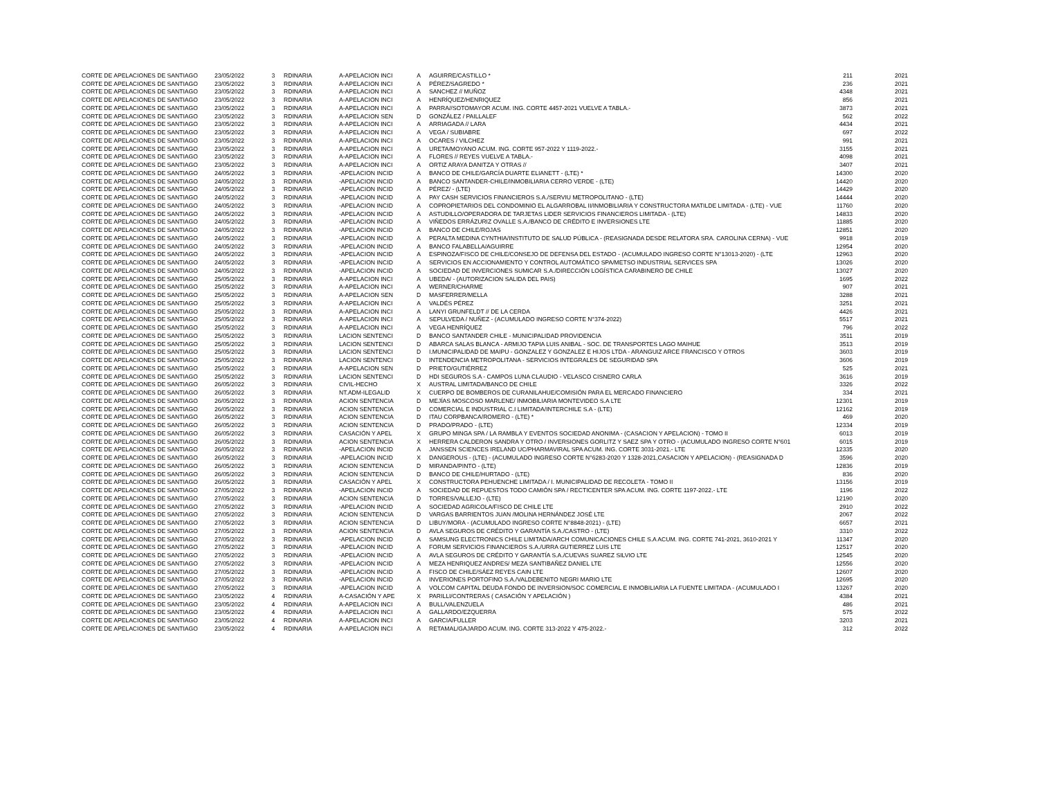| CORTE DE APELACIONES DE SANTIAGO | 23/05/2022 | 3 | RDINARIA | A-APELACION INCI | A | AGUIRRE/CASTILLO * | 211 | 2021 |
| CORTE DE APELACIONES DE SANTIAGO | 23/05/2022 | 3 | RDINARIA | A-APELACION INCI | A | PÉREZ/SAGREDO * | 236 | 2021 |
| CORTE DE APELACIONES DE SANTIAGO | 23/05/2022 | 3 | RDINARIA | A-APELACION INCI | A | SANCHEZ // MUÑOZ | 4348 | 2021 |
| CORTE DE APELACIONES DE SANTIAGO | 23/05/2022 | 3 | RDINARIA | A-APELACION INCI | A | HENRÍQUEZ/HENRIQUEZ | 856 | 2021 |
| CORTE DE APELACIONES DE SANTIAGO | 23/05/2022 | 3 | RDINARIA | A-APELACION INCI | A | PARRA//SOTOMAYOR ACUM. ING. CORTE 4457-2021 VUELVE A TABLA.- | 3873 | 2021 |
| CORTE DE APELACIONES DE SANTIAGO | 23/05/2022 | 3 | RDINARIA | A-APELACION SEN | D | GONZÁLEZ / PAILLALEF | 562 | 2022 |
| CORTE DE APELACIONES DE SANTIAGO | 23/05/2022 | 3 | RDINARIA | A-APELACION INCI | A | ARRIAGADA // LARA | 4434 | 2021 |
| CORTE DE APELACIONES DE SANTIAGO | 23/05/2022 | 3 | RDINARIA | A-APELACION INCI | A | VEGA / SUBIABRE | 697 | 2022 |
| CORTE DE APELACIONES DE SANTIAGO | 23/05/2022 | 3 | RDINARIA | A-APELACION INCI | A | OCARES / VILCHEZ | 991 | 2021 |
| CORTE DE APELACIONES DE SANTIAGO | 23/05/2022 | 3 | RDINARIA | A-APELACION INCI | A | URETA/MOYANO ACUM. ING. CORTE 957-2022 Y 1119-2022.- | 3155 | 2021 |
| CORTE DE APELACIONES DE SANTIAGO | 23/05/2022 | 3 | RDINARIA | A-APELACION INCI | A | FLORES // REYES VUELVE A TABLA.- | 4098 | 2021 |
| CORTE DE APELACIONES DE SANTIAGO | 23/05/2022 | 3 | RDINARIA | A-APELACION INCI | A | ORTIZ ARAYA DANITZA Y OTRAS // | 3407 | 2021 |
| CORTE DE APELACIONES DE SANTIAGO | 24/05/2022 | 3 | RDINARIA | -APELACION INCID | A | BANCO DE CHILE/GARCÍA DUARTE ELIANETT - (LTE) * | 14300 | 2020 |
| CORTE DE APELACIONES DE SANTIAGO | 24/05/2022 | 3 | RDINARIA | -APELACION INCID | A | BANCO SANTANDER-CHILE/INMOBILIARIA CERRO VERDE - (LTE) | 14420 | 2020 |
| CORTE DE APELACIONES DE SANTIAGO | 24/05/2022 | 3 | RDINARIA | -APELACION INCID | A | PÉREZ/ - (LTE) | 14429 | 2020 |
| CORTE DE APELACIONES DE SANTIAGO | 24/05/2022 | 3 | RDINARIA | -APELACION INCID | A | PAY CASH SERVICIOS FINANCIEROS S.A./SERVIU METROPOLITANO - (LTE) | 14444 | 2020 |
| CORTE DE APELACIONES DE SANTIAGO | 24/05/2022 | 3 | RDINARIA | -APELACION INCID | A | COPROPIETARIOS DEL CONDOMINIO EL ALGARROBAL II/INMOBILIARIA Y CONSTRUCTORA MATILDE LIMITADA - (LTE) - VUE | 11760 | 2020 |
| CORTE DE APELACIONES DE SANTIAGO | 24/05/2022 | 3 | RDINARIA | -APELACION INCID | A | ASTUDILLO/OPERADORA DE TARJETAS LIDER SERVICIOS FINANCIEROS LIMITADA - (LTE) | 14833 | 2020 |
| CORTE DE APELACIONES DE SANTIAGO | 24/05/2022 | 3 | RDINARIA | -APELACION INCID | A | VIÑEDOS ERRÁZURIZ OVALLE S.A./BANCO DE CRÉDITO E INVERSIONES LTE | 11885 | 2020 |
| CORTE DE APELACIONES DE SANTIAGO | 24/05/2022 | 3 | RDINARIA | -APELACION INCID | A | BANCO DE CHILE/ROJAS | 12851 | 2020 |
| CORTE DE APELACIONES DE SANTIAGO | 24/05/2022 | 3 | RDINARIA | -APELACION INCID | A | PERALTA MEDINA CYNTHIA/INSTITUTO DE SALUD PÚBLICA - (REASIGNADA DESDE RELATORA SRA. CAROLINA CERNA) - VUE | 9918 | 2019 |
| CORTE DE APELACIONES DE SANTIAGO | 24/05/2022 | 3 | RDINARIA | -APELACION INCID | A | BANCO FALABELLA/AGUIRRE | 12954 | 2020 |
| CORTE DE APELACIONES DE SANTIAGO | 24/05/2022 | 3 | RDINARIA | -APELACION INCID | A | ESPINOZA/FISCO DE CHILE/CONSEJO DE DEFENSA DEL ESTADO - (ACUMULADO INGRESO CORTE N°13013-2020) - (LTE | 12963 | 2020 |
| CORTE DE APELACIONES DE SANTIAGO | 24/05/2022 | 3 | RDINARIA | -APELACION INCID | A | SERVICIOS EN ACCIONAMIENTO Y CONTROL AUTOMÁTICO SPA/METSO INDUSTRIAL SERVICES SPA | 13026 | 2020 |
| CORTE DE APELACIONES DE SANTIAGO | 24/05/2022 | 3 | RDINARIA | -APELACION INCID | A | SOCIEDAD DE INVERCIONES SUMICAR S.A./DIRECCIÓN LOGÍSTICA CARABINERO DE CHILE | 13027 | 2020 |
| CORTE DE APELACIONES DE SANTIAGO | 25/05/2022 | 3 | RDINARIA | A-APELACION INCI | A | UBEDA/ - (AUTORIZACION SALIDA DEL PAIS) | 1695 | 2022 |
| CORTE DE APELACIONES DE SANTIAGO | 25/05/2022 | 3 | RDINARIA | A-APELACION INCI | A | WERNER/CHARME | 907 | 2021 |
| CORTE DE APELACIONES DE SANTIAGO | 25/05/2022 | 3 | RDINARIA | A-APELACION SEN | D | MASFERRER/MELLA | 3288 | 2021 |
| CORTE DE APELACIONES DE SANTIAGO | 25/05/2022 | 3 | RDINARIA | A-APELACION INCI | A | VALDÉS PÉREZ | 3251 | 2021 |
| CORTE DE APELACIONES DE SANTIAGO | 25/05/2022 | 3 | RDINARIA | A-APELACION INCI | A | LANYI GRUNFELDT // DE LA CERDA | 4426 | 2021 |
| CORTE DE APELACIONES DE SANTIAGO | 25/05/2022 | 3 | RDINARIA | A-APELACION INCI | A | SEPULVEDA / NUÑEZ - (ACUMULADO INGRESO CORTE N°374-2022) | 5517 | 2021 |
| CORTE DE APELACIONES DE SANTIAGO | 25/05/2022 | 3 | RDINARIA | A-APELACION INCI | A | VEGA HENRÍQUEZ | 796 | 2022 |
| CORTE DE APELACIONES DE SANTIAGO | 25/05/2022 | 3 | RDINARIA | LACION SENTENCI | D | BANCO SANTANDER CHILE - MUNICIPALIDAD PROVIDENCIA | 3511 | 2019 |
| CORTE DE APELACIONES DE SANTIAGO | 25/05/2022 | 3 | RDINARIA | LACION SENTENCI | D | ABARCA SALAS BLANCA - ARMIJO TAPIA LUIS ANIBAL - SOC. DE TRANSPORTES LAGO MAIHUE | 3513 | 2019 |
| CORTE DE APELACIONES DE SANTIAGO | 25/05/2022 | 3 | RDINARIA | LACION SENTENCI | D | I.MUNICIPALIDAD DE MAIPU - GONZALEZ Y GONZALEZ E HIJOS LTDA - ARANGUIZ ARCE FRANCISCO Y OTROS | 3603 | 2019 |
| CORTE DE APELACIONES DE SANTIAGO | 25/05/2022 | 3 | RDINARIA | LACION SENTENCI | D | INTENDENCIA METROPOLITANA - SERVICIOS INTEGRALES DE SEGURIDAD SPA | 3606 | 2019 |
| CORTE DE APELACIONES DE SANTIAGO | 25/05/2022 | 3 | RDINARIA | A-APELACION SEN | D | PRIETO/GUTIÉRREZ | 525 | 2021 |
| CORTE DE APELACIONES DE SANTIAGO | 25/05/2022 | 3 | RDINARIA | LACION SENTENCI | D | HDI SEGUROS S.A - CAMPOS LUNA CLAUDIO - VELASCO CISNERO CARLA | 3616 | 2019 |
| CORTE DE APELACIONES DE SANTIAGO | 26/05/2022 | 3 | RDINARIA | CIVIL-HECHO | X | AUSTRAL LIMITADA/BANCO DE CHILE | 3326 | 2022 |
| CORTE DE APELACIONES DE SANTIAGO | 26/05/2022 | 3 | RDINARIA | NT.ADM-ILEGALID | X | CUERPO DE BOMBEROS DE CURANILAHUE/COMISIÓN PARA EL MERCADO FINANCIERO | 334 | 2021 |
| CORTE DE APELACIONES DE SANTIAGO | 26/05/2022 | 3 | RDINARIA | ACION SENTENCIA | D | MEJÍAS MOSCOSO MARLENE/ INMOBILIARIA MONTEVIDEO S.A LTE | 12301 | 2019 |
| CORTE DE APELACIONES DE SANTIAGO | 26/05/2022 | 3 | RDINARIA | ACION SENTENCIA | D | COMERCIAL E INDUSTRIAL C.I LIMITADA/INTERCHILE S.A - (LTE) | 12162 | 2019 |
| CORTE DE APELACIONES DE SANTIAGO | 26/05/2022 | 3 | RDINARIA | ACION SENTENCIA | D | ITAU CORPBANCA/ROMERO - (LTE) * | 469 | 2020 |
| CORTE DE APELACIONES DE SANTIAGO | 26/05/2022 | 3 | RDINARIA | ACION SENTENCIA | D | PRADO/PRADO - (LTE) | 12334 | 2019 |
| CORTE DE APELACIONES DE SANTIAGO | 26/05/2022 | 3 | RDINARIA | CASACIÓN Y APEL | X | GRUPO MINGA SPA / LA RAMBLA Y EVENTOS SOCIEDAD ANONIMA - (CASACION Y APELACION) - TOMO II | 6013 | 2019 |
| CORTE DE APELACIONES DE SANTIAGO | 26/05/2022 | 3 | RDINARIA | ACION SENTENCIA | X | HERRERA CALDERON SANDRA Y OTRO / INVERSIONES GORLITZ Y SAEZ SPA Y OTRO - (ACUMULADO INGRESO CORTE N°601 | 6015 | 2019 |
| CORTE DE APELACIONES DE SANTIAGO | 26/05/2022 | 3 | RDINARIA | -APELACION INCID | A | JANSSEN SCIENCES IRELAND UC/PHARMAVIRAL SPA ACUM. ING. CORTE 3031-2021.- LTE | 12335 | 2020 |
| CORTE DE APELACIONES DE SANTIAGO | 26/05/2022 | 3 | RDINARIA | -APELACION INCID | X | DANGEROUS - (LTE) - (ACUMULADO INGRESO CORTE N°6283-2020 Y 1328-2021,CASACION Y APELACION) - (REASIGNADA D | 3596 | 2020 |
| CORTE DE APELACIONES DE SANTIAGO | 26/05/2022 | 3 | RDINARIA | ACION SENTENCIA | D | MIRANDA/PINTO - (LTE) | 12836 | 2019 |
| CORTE DE APELACIONES DE SANTIAGO | 26/05/2022 | 3 | RDINARIA | ACION SENTENCIA | D | BANCO DE CHILE/HURTADO - (LTE) | 836 | 2020 |
| CORTE DE APELACIONES DE SANTIAGO | 26/05/2022 | 3 | RDINARIA | CASACIÓN Y APEL | X | CONSTRUCTORA PEHUENCHE LIMITADA / I. MUNICIPALIDAD DE RECOLETA - TOMO II | 13156 | 2019 |
| CORTE DE APELACIONES DE SANTIAGO | 27/05/2022 | 3 | RDINARIA | -APELACION INCID | A | SOCIEDAD DE REPUESTOS TODO CAMIÓN SPA / RECTICENTER SPA ACUM. ING. CORTE 1197-2022.- LTE | 1196 | 2022 |
| CORTE DE APELACIONES DE SANTIAGO | 27/05/2022 | 3 | RDINARIA | ACION SENTENCIA | D | TORRES/VALLEJO - (LTE) | 12190 | 2020 |
| CORTE DE APELACIONES DE SANTIAGO | 27/05/2022 | 3 | RDINARIA | -APELACION INCID | A | SOCIEDAD AGRICOLA/FISCO DE CHILE LTE | 2910 | 2022 |
| CORTE DE APELACIONES DE SANTIAGO | 27/05/2022 | 3 | RDINARIA | ACION SENTENCIA | D | VARGAS BARRIENTOS JUAN /MOLINA HERNÁNDEZ JOSÉ LTE | 2067 | 2022 |
| CORTE DE APELACIONES DE SANTIAGO | 27/05/2022 | 3 | RDINARIA | ACION SENTENCIA | D | LIBUY/MORA - (ACUMULADO INGRESO CORTE N°8848-2021) - (LTE) | 6657 | 2021 |
| CORTE DE APELACIONES DE SANTIAGO | 27/05/2022 | 3 | RDINARIA | ACION SENTENCIA | D | AVLA SEGUROS DE CRÉDITO Y GARANTÍA S.A./CASTRO - (LTE) | 3310 | 2022 |
| CORTE DE APELACIONES DE SANTIAGO | 27/05/2022 | 3 | RDINARIA | -APELACION INCID | A | SAMSUNG ELECTRONICS CHILE LIMITADA/ARCH COMUNICACIONES CHILE S.A ACUM. ING. CORTE 741-2021, 3610-2021 Y | 11347 | 2020 |
| CORTE DE APELACIONES DE SANTIAGO | 27/05/2022 | 3 | RDINARIA | -APELACION INCID | A | FORUM SERVICIOS FINANCIEROS S.A./URRA GUTIERREZ LUIS LTE | 12517 | 2020 |
| CORTE DE APELACIONES DE SANTIAGO | 27/05/2022 | 3 | RDINARIA | -APELACION INCID | A | AVLA SEGUROS DE CRÉDITO Y GARANTÍA S.A./CUEVAS SUAREZ SILVIO LTE | 12545 | 2020 |
| CORTE DE APELACIONES DE SANTIAGO | 27/05/2022 | 3 | RDINARIA | -APELACION INCID | A | MEZA HENRIQUEZ ANDRES/ MEZA SANTIBAÑEZ DANIEL LTE | 12556 | 2020 |
| CORTE DE APELACIONES DE SANTIAGO | 27/05/2022 | 3 | RDINARIA | -APELACION INCID | A | FISCO DE CHILE/SÁEZ REYES CAIN LTE | 12607 | 2020 |
| CORTE DE APELACIONES DE SANTIAGO | 27/05/2022 | 3 | RDINARIA | -APELACION INCID | A | INVERIONES PORTOFINO S.A./VALDEBENITO NEGRI MARIO LTE | 12695 | 2020 |
| CORTE DE APELACIONES DE SANTIAGO | 27/05/2022 | 3 | RDINARIA | -APELACION INCID | A | VOLCOM CAPITAL DEUDA FONDO DE INVERSION/SOC COMERCIAL E INMOBILIARIA LA FUENTE LIMITADA - (ACUMULADO I | 13267 | 2020 |
| CORTE DE APELACIONES DE SANTIAGO | 23/05/2022 | 4 | RDINARIA | A-CASACIÓN Y APE | X | PARILLI/CONTRERAS ( CASACIÓN Y APELACIÓN ) | 4384 | 2021 |
| CORTE DE APELACIONES DE SANTIAGO | 23/05/2022 | 4 | RDINARIA | A-APELACION INCI | A | BULL/VALENZUELA | 486 | 2021 |
| CORTE DE APELACIONES DE SANTIAGO | 23/05/2022 | 4 | RDINARIA | A-APELACION INCI | A | GALLARDO/EZQUERRA | 575 | 2022 |
| CORTE DE APELACIONES DE SANTIAGO | 23/05/2022 | 4 | RDINARIA | A-APELACION INCI | A | GARCIA/FULLER | 3203 | 2021 |
| CORTE DE APELACIONES DE SANTIAGO | 23/05/2022 | 4 | RDINARIA | A-APELACION INCI | A | RETAMAL/GAJARDO ACUM. ING. CORTE 313-2022 Y 475-2022.- | 312 | 2022 |